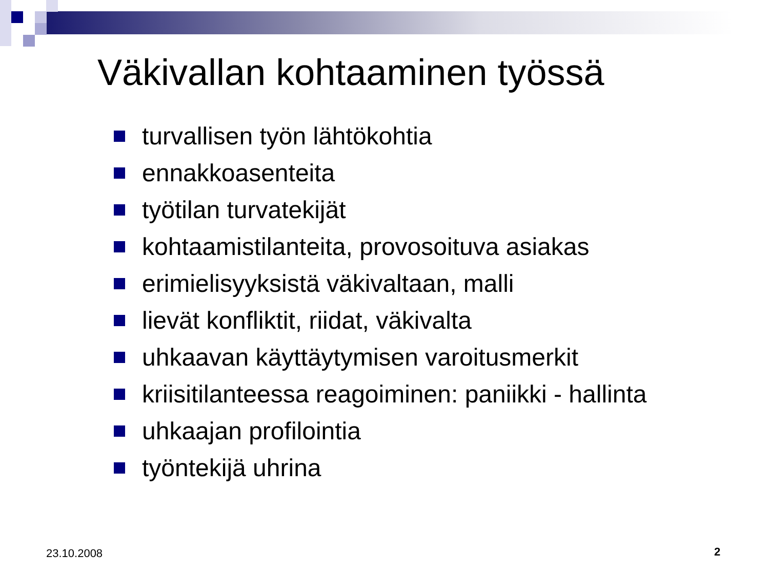Väkivallan kohtaaminen työssä
turvallisen työn lähtökohtia
ennakkoasenteita
työtilan turvatekijät
kohtaamistilanteita, provosoituva asiakas
erimielisyyksistä väkivaltaan, malli
lievät konfliktit, riidat, väkivalta
uhkaavan käyttäytymisen varoitusmerkit
kriisitilanteessa reagoiminen: paniikki - hallinta
uhkaajan profilointia
työntekijä uhrina
23.10.2008 2